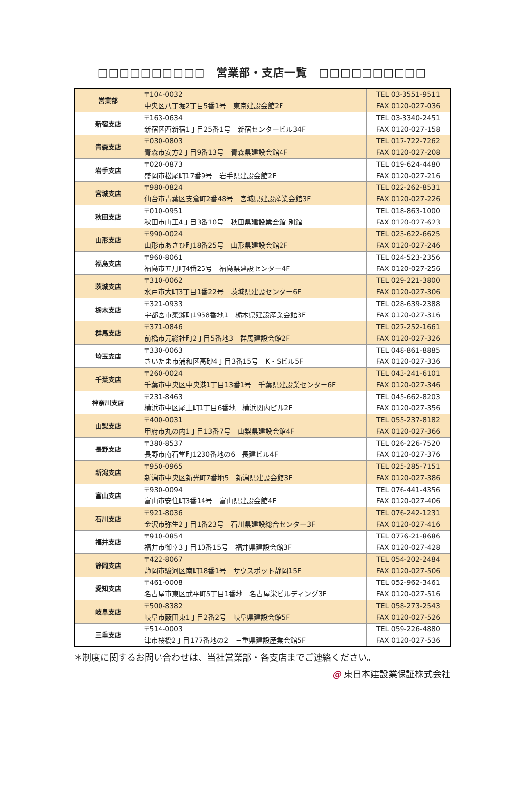□□□□□□□□□□　営業部・支店一覧　□□□□□□□□□□
| 営業部 | 〒104-0032 中央区八丁堀2丁目5番1号 東京建設会館2F | TEL 03-3551-9511 FAX 0120-027-036 |
| 新宿支店 | 〒163-0634 新宿区西新宿1丁目25番1号 新宿センタービル34F | TEL 03-3340-2451 FAX 0120-027-158 |
| 青森支店 | 〒030-0803 青森市安方2丁目9番13号 青森県建設会館4F | TEL 017-722-7262 FAX 0120-027-208 |
| 岩手支店 | 〒020-0873 盛岡市松尾町17番9号 岩手県建設会館2F | TEL 019-624-4480 FAX 0120-027-216 |
| 宮城支店 | 〒980-0824 仙台市青葉区支倉町2番48号 宮城県建設産業会館3F | TEL 022-262-8531 FAX 0120-027-226 |
| 秋田支店 | 〒010-0951 秋田市山王4丁目3番10号 秋田県建設業会館 別館 | TEL 018-863-1000 FAX 0120-027-623 |
| 山形支店 | 〒990-0024 山形市あさひ町18番25号 山形県建設会館2F | TEL 023-622-6625 FAX 0120-027-246 |
| 福島支店 | 〒960-8061 福島市五月町4番25号 福島県建設センター4F | TEL 024-523-2356 FAX 0120-027-256 |
| 茨城支店 | 〒310-0062 水戸市大町3丁目1番22号 茨城県建設センター6F | TEL 029-221-3800 FAX 0120-027-306 |
| 栃木支店 | 〒321-0933 宇都宮市簗瀬町1958番地1 栃木県建設産業会館3F | TEL 028-639-2388 FAX 0120-027-316 |
| 群馬支店 | 〒371-0846 前橋市元総社町2丁目5番地3 群馬建設会館2F | TEL 027-252-1661 FAX 0120-027-326 |
| 埼玉支店 | 〒330-0063 さいたま市浦和区高砂4丁目3番15号 K・Sビル5F | TEL 048-861-8885 FAX 0120-027-336 |
| 千葉支店 | 〒260-0024 千葉市中央区中央港1丁目13番1号 千葉県建設業センター6F | TEL 043-241-6101 FAX 0120-027-346 |
| 神奈川支店 | 〒231-8463 横浜市中区尾上町1丁目6番地 横浜関内ビル2F | TEL 045-662-8203 FAX 0120-027-356 |
| 山梨支店 | 〒400-0031 甲府市丸の内1丁目13番7号 山梨県建設会館4F | TEL 055-237-8182 FAX 0120-027-366 |
| 長野支店 | 〒380-8537 長野市南石堂町1230番地の6 長建ビル4F | TEL 026-226-7520 FAX 0120-027-376 |
| 新潟支店 | 〒950-0965 新潟市中央区新光町7番地5 新潟県建設会館3F | TEL 025-285-7151 FAX 0120-027-386 |
| 富山支店 | 〒930-0094 富山市安住町3番14号 富山県建設会館4F | TEL 076-441-4356 FAX 0120-027-406 |
| 石川支店 | 〒921-8036 金沢市弥生2丁目1番23号 石川県建設総合センター3F | TEL 076-242-1231 FAX 0120-027-416 |
| 福井支店 | 〒910-0854 福井市御幸3丁目10番15号 福井県建設会館3F | TEL 0776-21-8686 FAX 0120-027-428 |
| 静岡支店 | 〒422-8067 静岡市駿河区南町18番1号 サウスポット静岡15F | TEL 054-202-2484 FAX 0120-027-506 |
| 愛知支店 | 〒461-0008 名古屋市東区武平町5丁目1番地 名古屋栄ビルディング3F | TEL 052-962-3461 FAX 0120-027-516 |
| 岐阜支店 | 〒500-8382 岐阜市薮田東1丁目2番2号 岐阜県建設会館5F | TEL 058-273-2543 FAX 0120-027-526 |
| 三重支店 | 〒514-0003 津市桜橋2丁目177番地の2 三重県建設産業会館5F | TEL 059-226-4880 FAX 0120-027-536 |
＊制度に関するお問い合わせは、当社営業部・各支店までご連絡ください。
@ 東日本建設業保証株式会社